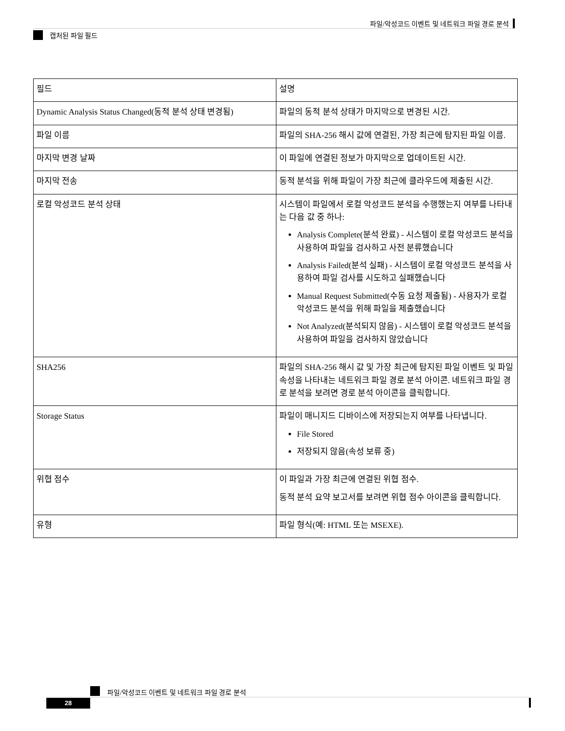파일/악성코드 이벤트 및 네트워크 파일 경로 분석
캡처된 파일 필드
| 필드 | 설명 |
| --- | --- |
| Dynamic Analysis Status Changed(동적 분석 상태 변경됨) | 파일의 동적 분석 상태가 마지막으로 변경된 시간. |
| 파일 이름 | 파일의 SHA-256 해시 값에 연결된, 가장 최근에 탐지된 파일 이름. |
| 마지막 변경 날짜 | 이 파일에 연결된 정보가 마지막으로 업데이트된 시간. |
| 마지막 전송 | 동적 분석을 위해 파일이 가장 최근에 클라우드에 제출된 시간. |
| 로컬 악성코드 분석 상태 | 시스템이 파일에서 로컬 악성코드 분석을 수행했는지 여부를 나타내는 다음 값 중 하나: Analysis Complete(분석 완료) - 시스템이 로컬 악성코드 분석을 사용하여 파일을 검사하고 사전 분류했습니다 Analysis Failed(분석 실패) - 시스템이 로컬 악성코드 분석을 사용하여 파일 검사를 시도하고 실패했습니다 Manual Request Submitted(수동 요청 제출됨) - 사용자가 로컬 악성코드 분석을 위해 파일을 제출했습니다 Not Analyzed(분석되지 않음) - 시스템이 로컬 악성코드 분석을 사용하여 파일을 검사하지 않았습니다 |
| SHA256 | 파일의 SHA-256 해시 값 및 가장 최근에 탐지된 파일 이벤트 및 파일 속성을 나타내는 네트워크 파일 경로 분석 아이콘. 네트워크 파일 경로 분석을 보려면 경로 분석 아이콘을 클릭합니다. |
| Storage Status | 파일이 매니지드 디바이스에 저장되는지 여부를 나타냅니다. File Stored 저장되지 않음(속성 보류 중) |
| 위협 점수 | 이 파일과 가장 최근에 연결된 위협 점수. 동적 분석 요약 보고서를 보려면 위협 점수 아이콘을 클릭합니다. |
| 유형 | 파일 형식(예: HTML 또는 MSEXE). |
파일/악성코드 이벤트 및 네트워크 파일 경로 분석
28